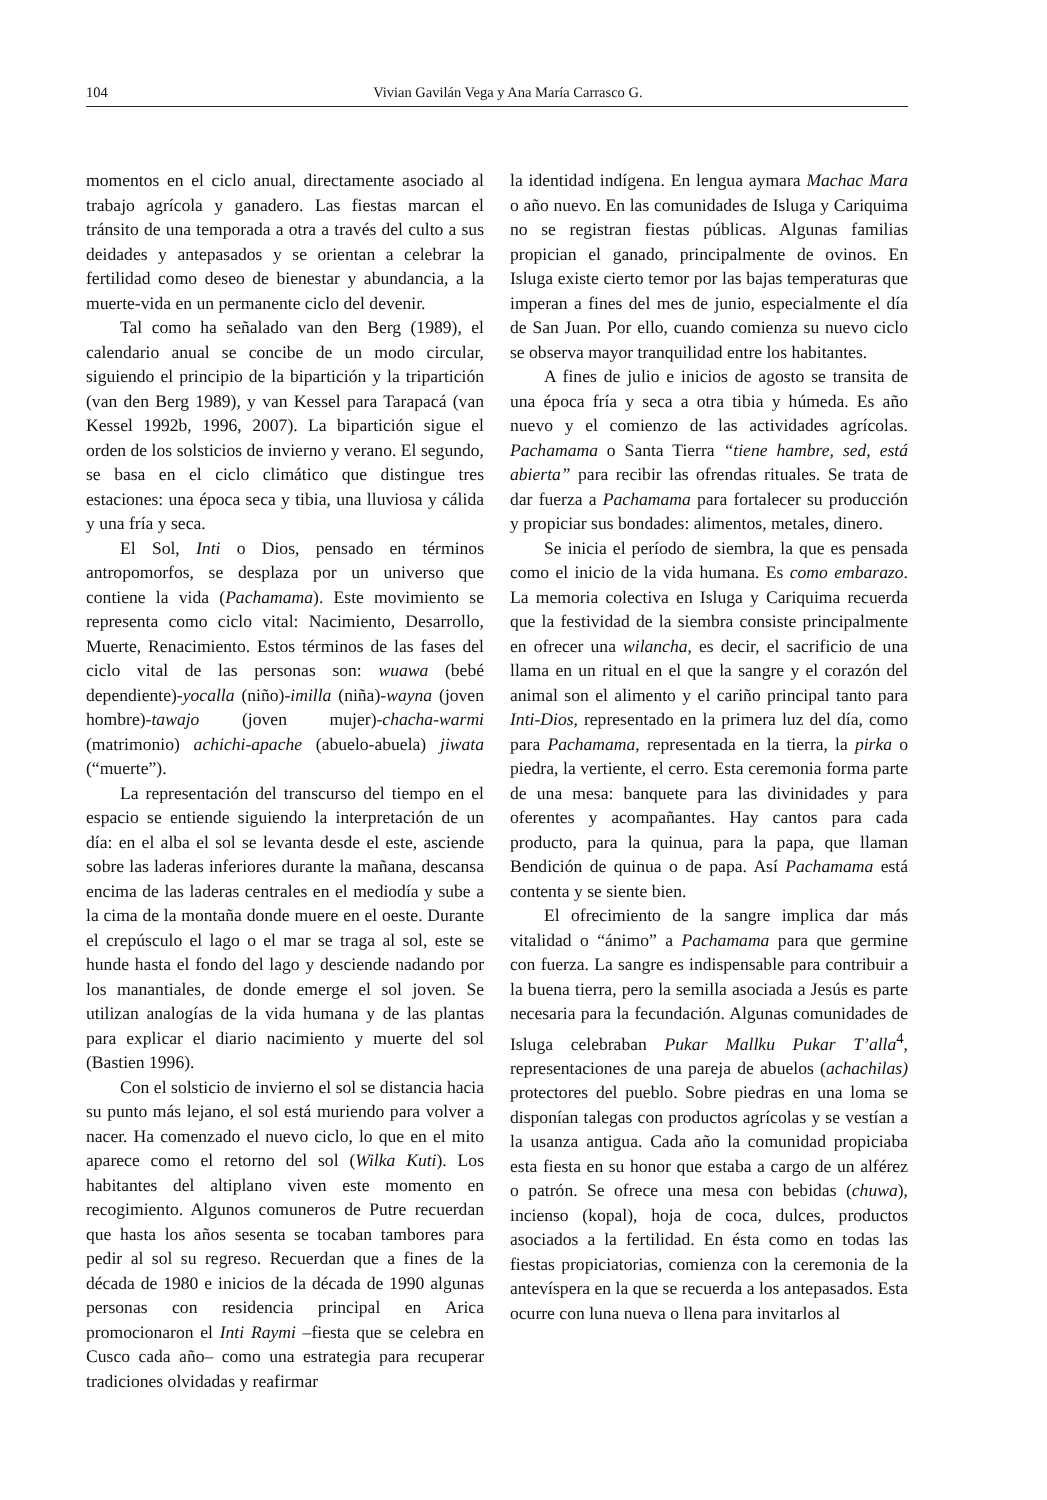104 Vivian Gavilán Vega y Ana María Carrasco G.
momentos en el ciclo anual, directamente asociado al trabajo agrícola y ganadero. Las fiestas marcan el tránsito de una temporada a otra a través del culto a sus deidades y antepasados y se orientan a celebrar la fertilidad como deseo de bienestar y abundancia, a la muerte-vida en un permanente ciclo del devenir.
Tal como ha señalado van den Berg (1989), el calendario anual se concibe de un modo circular, siguiendo el principio de la bipartición y la tripartición (van den Berg 1989), y van Kessel para Tarapacá (van Kessel 1992b, 1996, 2007). La bipartición sigue el orden de los solsticios de invierno y verano. El segundo, se basa en el ciclo climático que distingue tres estaciones: una época seca y tibia, una lluviosa y cálida y una fría y seca.
El Sol, Inti o Dios, pensado en términos antropomorfos, se desplaza por un universo que contiene la vida (Pachamama). Este movimiento se representa como ciclo vital: Nacimiento, Desarrollo, Muerte, Renacimiento. Estos términos de las fases del ciclo vital de las personas son: wuawa (bebé dependiente)-yocalla (niño)-imilla (niña)-wayna (joven hombre)-tawajo (joven mujer)-chacha-warmi (matrimonio) achichi-apache (abuelo-abuela) jiwata (“muerte”).
La representación del transcurso del tiempo en el espacio se entiende siguiendo la interpretación de un día: en el alba el sol se levanta desde el este, asciende sobre las laderas inferiores durante la mañana, descansa encima de las laderas centrales en el mediodía y sube a la cima de la montaña donde muere en el oeste. Durante el crepúsculo el lago o el mar se traga al sol, este se hunde hasta el fondo del lago y desciende nadando por los manantiales, de donde emerge el sol joven. Se utilizan analogías de la vida humana y de las plantas para explicar el diario nacimiento y muerte del sol (Bastien 1996).
Con el solsticio de invierno el sol se distancia hacia su punto más lejano, el sol está muriendo para volver a nacer. Ha comenzado el nuevo ciclo, lo que en el mito aparece como el retorno del sol (Wilka Kuti). Los habitantes del altiplano viven este momento en recogimiento. Algunos comuneros de Putre recuerdan que hasta los años sesenta se tocaban tambores para pedir al sol su regreso. Recuerdan que a fines de la década de 1980 e inicios de la década de 1990 algunas personas con residencia principal en Arica promocionaron el Inti Raymi –fiesta que se celebra en Cusco cada año– como una estrategia para recuperar tradiciones olvidadas y reafirmar
la identidad indígena. En lengua aymara Machac Mara o año nuevo. En las comunidades de Isluga y Cariquima no se registran fiestas públicas. Algunas familias propician el ganado, principalmente de ovinos. En Isluga existe cierto temor por las bajas temperaturas que imperan a fines del mes de junio, especialmente el día de San Juan. Por ello, cuando comienza su nuevo ciclo se observa mayor tranquilidad entre los habitantes.
A fines de julio e inicios de agosto se transita de una época fría y seca a otra tibia y húmeda. Es año nuevo y el comienzo de las actividades agrícolas. Pachamama o Santa Tierra “tiene hambre, sed, está abierta” para recibir las ofrendas rituales. Se trata de dar fuerza a Pachamama para fortalecer su producción y propiciar sus bondades: alimentos, metales, dinero.
Se inicia el período de siembra, la que es pensada como el inicio de la vida humana. Es como embarazo. La memoria colectiva en Isluga y Cariquima recuerda que la festividad de la siembra consiste principalmente en ofrecer una wilancha, es decir, el sacrificio de una llama en un ritual en el que la sangre y el corazón del animal son el alimento y el cariño principal tanto para Inti-Dios, representado en la primera luz del día, como para Pachamama, representada en la tierra, la pirka o piedra, la vertiente, el cerro. Esta ceremonia forma parte de una mesa: banquete para las divinidades y para oferentes y acompañantes. Hay cantos para cada producto, para la quinua, para la papa, que llaman Bendición de quinua o de papa. Así Pachamama está contenta y se siente bien.
El ofrecimiento de la sangre implica dar más vitalidad o “ánimo” a Pachamama para que germine con fuerza. La sangre es indispensable para contribuir a la buena tierra, pero la semilla asociada a Jesús es parte necesaria para la fecundación. Algunas comunidades de Isluga celebraban Pukar Mallku Pukar T’alla<sup>4</sup>, representaciones de una pareja de abuelos (achachilas) protectores del pueblo. Sobre piedras en una loma se disponían talegas con productos agrícolas y se vestían a la usanza antigua. Cada año la comunidad propiciaba esta fiesta en su honor que estaba a cargo de un alférez o patrón. Se ofrece una mesa con bebidas (chuwa), incienso (kopal), hoja de coca, dulces, productos asociados a la fertilidad. En ésta como en todas las fiestas propiciatorias, comienza con la ceremonia de la antevíspera en la que se recuerda a los antepasados. Esta ocurre con luna nueva o llena para invitarlos al